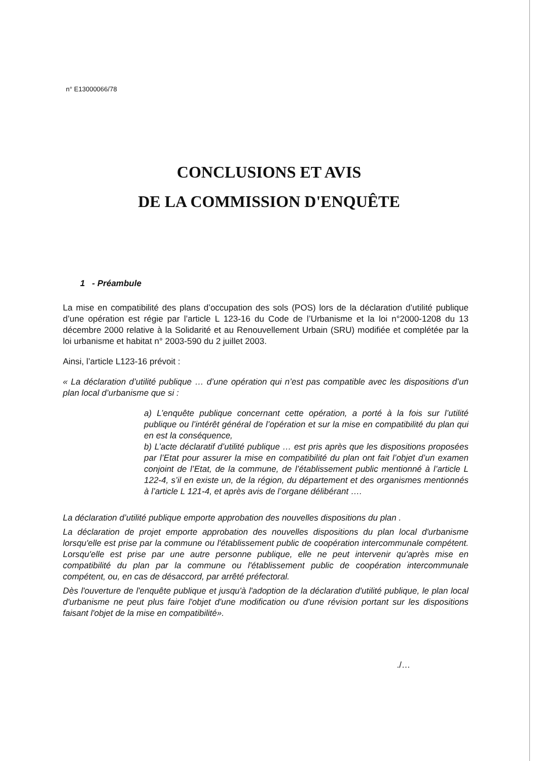n° E13000066/78
CONCLUSIONS ET AVIS
DE LA COMMISSION D'ENQUÊTE
1 - Préambule
La mise en compatibilité des plans d’occupation des sols (POS) lors de la déclaration d’utilité publique d’une opération est régie par l’article L 123-16 du Code de l’Urbanisme et la loi n°2000-1208 du 13 décembre 2000 relative à la Solidarité et au Renouvellement Urbain (SRU) modifiée et complétée par la loi urbanisme et habitat n° 2003-590 du 2 juillet 2003.
Ainsi, l’article L123-16 prévoit :
« La déclaration d’utilité publique … d’une opération qui n’est pas compatible avec les dispositions d’un plan local d’urbanisme que si :
a) L’enquête publique concernant cette opération, a porté à la fois sur l’utilité publique ou l’intérêt général de l’opération et sur la mise en compatibilité du plan qui en est la conséquence,
b) L’acte déclaratif d’utilité publique … est pris après que les dispositions proposées par l’Etat pour assurer la mise en compatibilité du plan ont fait l’objet d’un examen conjoint de l’Etat, de la commune, de l’établissement public mentionné à l’article L 122-4, s’il en existe un, de la région, du département et des organismes mentionnés à l’article L 121-4, et après avis de l’organe délibérant ….
La déclaration d’utilité publique emporte approbation des nouvelles dispositions du plan .
La déclaration de projet emporte approbation des nouvelles dispositions du plan local d'urbanisme lorsqu'elle est prise par la commune ou l'établissement public de coopération intercommunale compétent. Lorsqu'elle est prise par une autre personne publique, elle ne peut intervenir qu'après mise en compatibilité du plan par la commune ou l'établissement public de coopération intercommunale compétent, ou, en cas de désaccord, par arrêté préfectoral.
Dès l'ouverture de l'enquête publique et jusqu'à l'adoption de la déclaration d'utilité publique, le plan local d'urbanisme ne peut plus faire l'objet d'une modification ou d'une révision portant sur les dispositions faisant l'objet de la mise en compatibilité».
./…